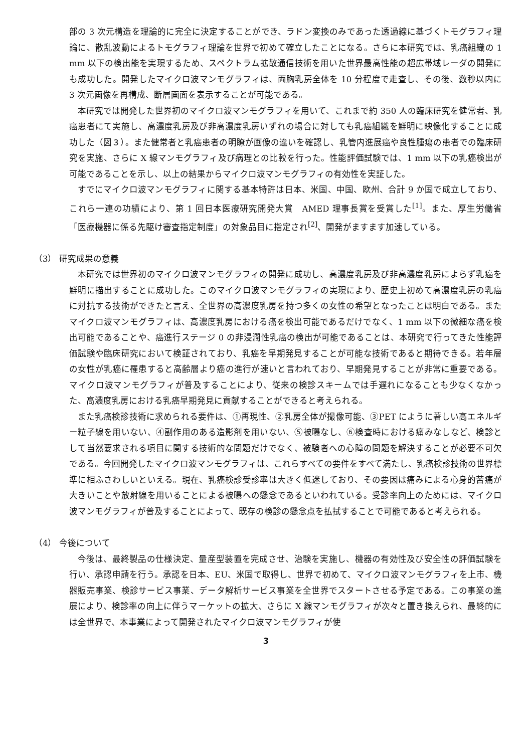部の 3 次元構造を理論的に完全に決定することができ、ラドン変換のみであった透過線に基づくトモグラフィ理論に、散乱波動によるトモグラフィ理論を世界で初めて確立したことになる。さらに本研究では、乳癌組織の 1 mm 以下の検出能を実現するため、スペクトラム拡散通信技術を用いた世界最高性能の超広帯域レーダの開発にも成功した。開発したマイクロ波マンモグラフィは、両胸乳房全体を 10 分程度で走査し、その後、数秒以内に 3 次元画像を再構成、断層画面を表示することが可能である。
本研究では開発した世界初のマイクロ波マンモグラフィを用いて、これまで約 350 人の臨床研究を健常者、乳癌患者にて実施し、高濃度乳房及び非高濃度乳房いずれの場合に対しても乳癌組織を鮮明に映像化することに成功した（図３）。また健常者と乳癌患者の明瞭が画像の違いを確認し、乳管内進展癌や良性腫瘍の患者での臨床研究を実施、さらに X 線マンモグラフィ及び病理との比較を行った。性能評価試験では、1 mm 以下の乳癌検出が可能であることを示し、以上の結果からマイクロ波マンモグラフィの有効性を実証した。
すでにマイクロ波マンモグラフィに関する基本特許は日本、米国、中国、欧州、合計 9 か国で成立しており、これら一連の功績により、第 1 回日本医療研究開発大賞　AMED 理事長賞を受賞した<sup>[1]</sup>。また、厚生労働省「医療機器に係る先駆け審査指定制度」の対象品目に指定され<sup>[2]</sup>、開発がますます加速している。
（3） 研究成果の意義
本研究では世界初のマイクロ波マンモグラフィの開発に成功し、高濃度乳房及び非高濃度乳房によらず乳癌を鮮明に描出することに成功した。このマイクロ波マンモグラフィの実現により、歴史上初めて高濃度乳房の乳癌に対抗する技術ができたと言え、全世界の高濃度乳房を持つ多くの女性の希望となったことは明白である。またマイクロ波マンモグラフィは、高濃度乳房における癌を検出可能であるだけでなく、1 mm 以下の微細な癌を検出可能であることや、癌進行ステージ 0 の非浸潤性乳癌の検出が可能であることは、本研究で行ってきた性能評価試験や臨床研究において検証されており、乳癌を早期発見することが可能な技術であると期待できる。若年層の女性が乳癌に罹患すると高齢層より癌の進行が速いと言われており、早期発見することが非常に重要である。マイクロ波マンモグラフィが普及することにより、従来の検診スキームでは手遅れになることも少なくなかった、高濃度乳房における乳癌早期発見に貢献することができると考えられる。
また乳癌検診技術に求められる要件は、①再現性、②乳房全体が撮像可能、③PET にように著しい高エネルギー粒子線を用いない、④副作用のある造影剤を用いない、⑤被曝なし、⑥検査時における痛みなしなど、検診として当然要求される項目に関する技術的な問題だけでなく、被験者への心障の問題を解決することが必要不可欠である。今回開発したマイクロ波マンモグラフィは、これらすべての要件をすべて満たし、乳癌検診技術の世界標準に相ふさわしいといえる。現在、乳癌検診受診率は大きく低迷しており、その要因は痛みによる心身的苦痛が大きいことや放射線を用いることによる被曝への懸念であるといわれている。受診率向上のためには、マイクロ波マンモグラフィが普及することによって、既存の検診の懸念点を払拭することで可能であると考えられる。
（4） 今後について
今後は、最終製品の仕様決定、量産型装置を完成させ、治験を実施し、機器の有効性及び安全性の評価試験を行い、承認申請を行う。承認を日本、EU、米国で取得し、世界で初めて、マイクロ波マンモグラフィを上市、機器販売事業、検診サービス事業、データ解析サービス事業を全世界でスタートさせる予定である。この事業の進展により、検診率の向上に伴うマーケットの拡大、さらに X 線マンモグラフィが次々と置き換えられ、最終的には全世界で、本事業によって開発されたマイクロ波マンモグラフィが使
3